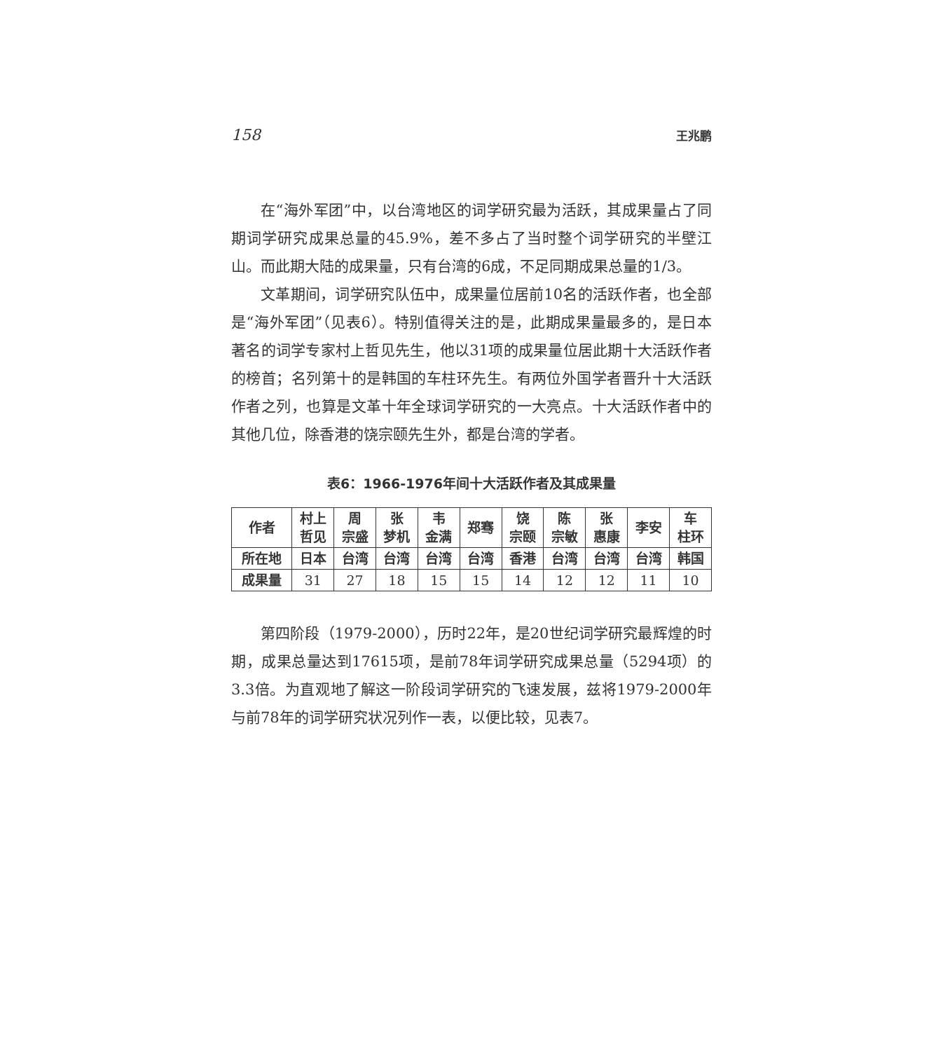158 王兆鹏
在“海外军团”中，以台湾地区的词学研究最为活跃，其成果量占了同期词学研究成果总量的45.9%，差不多占了当时整个词学研究的半壁江山。而此期大陆的成果量，只有台湾的6成，不足同期成果总量的1/3。
文革期间，词学研究队伍中，成果量位居前10名的活跃作者，也全部是“海外军团”（见表6）。特别值得关注的是，此期成果量最多的，是日本著名的词学专家村上哲见先生，他以31项的成果量位居此期十大活跃作者的榜首；名列第十的是韩国的车柱环先生。有两位外国学者晋升十大活跃作者之列，也算是文革十年全球词学研究的一大亮点。十大活跃作者中的其他几位，除香港的饶宗颐先生外，都是台湾的学者。
表6：1966-1976年间十大活跃作者及其成果量
| 作者 | 村上 哲见 | 周 宗盛 | 张 梦机 | 韦 金满 | 郑骞 | 饶 宗颐 | 陈 宗敏 | 张 惠康 | 李安 | 车 柱环 |
| --- | --- | --- | --- | --- | --- | --- | --- | --- | --- | --- |
| 所在地 | 日本 | 台湾 | 台湾 | 台湾 | 台湾 | 香港 | 台湾 | 台湾 | 台湾 | 韩国 |
| 成果量 | 31 | 27 | 18 | 15 | 15 | 14 | 12 | 12 | 11 | 10 |
第四阶段（1979-2000），历时22年，是20世纪词学研究最辉煌的时期，成果总量达到17615项，是前78年词学研究成果总量（5294项）的3.3倍。为直观地了解这一阶段词学研究的飞速发展，兹将1979-2000年与前78年的词学研究状况列作一表，以便比较，见表7。